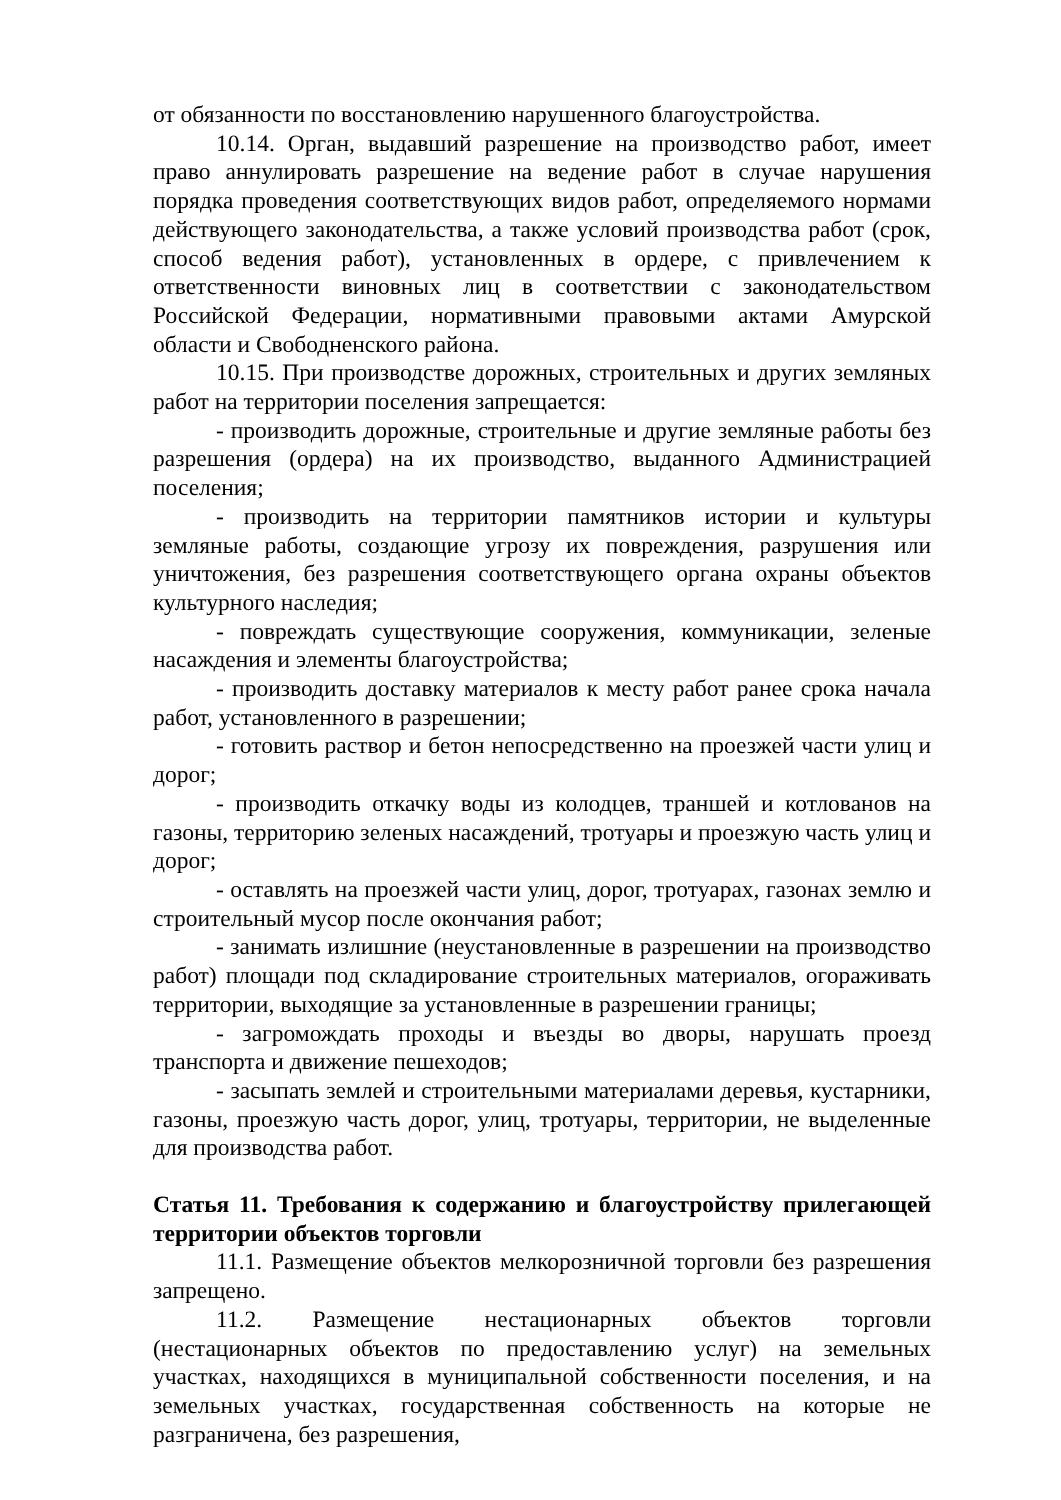от обязанности по восстановлению нарушенного благоустройства.
10.14. Орган, выдавший разрешение на производство работ, имеет право аннулировать разрешение на ведение работ в случае нарушения порядка проведения соответствующих видов работ, определяемого нормами действующего законодательства, а также условий производства работ (срок, способ ведения работ), установленных в ордере, с привлечением к ответственности виновных лиц в соответствии с законодательством Российской Федерации, нормативными правовыми актами Амурской области и Свободненского района.
10.15. При производстве дорожных, строительных и других земляных работ на территории поселения запрещается:
- производить дорожные, строительные и другие земляные работы без разрешения (ордера) на их производство, выданного Администрацией поселения;
- производить на территории памятников истории и культуры земляные работы, создающие угрозу их повреждения, разрушения или уничтожения, без разрешения соответствующего органа охраны объектов культурного наследия;
- повреждать существующие сооружения, коммуникации, зеленые насаждения и элементы благоустройства;
- производить доставку материалов к месту работ ранее срока начала работ, установленного в разрешении;
- готовить раствор и бетон непосредственно на проезжей части улиц и дорог;
- производить откачку воды из колодцев, траншей и котлованов на газоны, территорию зеленых насаждений, тротуары и проезжую часть улиц и дорог;
- оставлять на проезжей части улиц, дорог, тротуарах, газонах землю и строительный мусор после окончания работ;
- занимать излишние (неустановленные в разрешении на производство работ) площади под складирование строительных материалов, огораживать территории, выходящие за установленные в разрешении границы;
- загромождать проходы и въезды во дворы, нарушать проезд транспорта и движение пешеходов;
- засыпать землей и строительными материалами деревья, кустарники, газоны, проезжую часть дорог, улиц, тротуары, территории, не выделенные для производства работ.
Статья 11. Требования к содержанию и благоустройству прилегающей территории объектов торговли
11.1. Размещение объектов мелкорозничной торговли без разрешения запрещено.
11.2. Размещение нестационарных объектов торговли (нестационарных объектов по предоставлению услуг) на земельных участках, находящихся в муниципальной собственности поселения, и на земельных участках, государственная собственность на которые не разграничена, без разрешения,